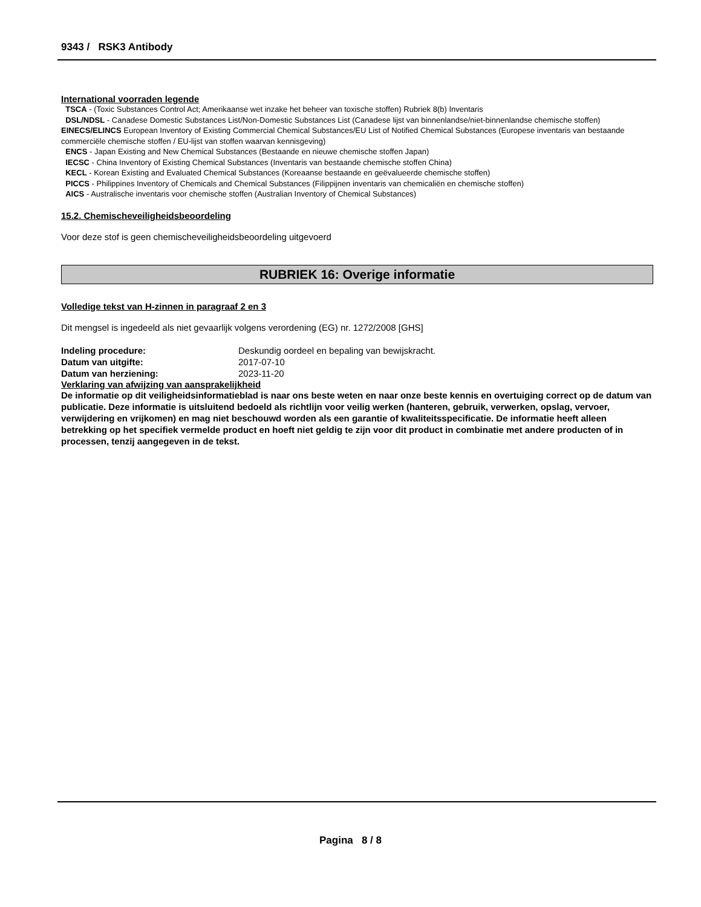9343 / RSK3 Antibody
International voorraden legende
TSCA - (Toxic Substances Control Act; Amerikaanse wet inzake het beheer van toxische stoffen) Rubriek 8(b) Inventaris
DSL/NDSL - Canadese Domestic Substances List/Non-Domestic Substances List (Canadese lijst van binnenlandse/niet-binnenlandse chemische stoffen)
EINECS/ELINCS European Inventory of Existing Commercial Chemical Substances/EU List of Notified Chemical Substances (Europese inventaris van bestaande commerciële chemische stoffen / EU-lijst van stoffen waarvan kennisgeving)
ENCS - Japan Existing and New Chemical Substances (Bestaande en nieuwe chemische stoffen Japan)
IECSC - China Inventory of Existing Chemical Substances (Inventaris van bestaande chemische stoffen China)
KECL - Korean Existing and Evaluated Chemical Substances (Koreaanse bestaande en geëvalueerde chemische stoffen)
PICCS - Philippines Inventory of Chemicals and Chemical Substances (Filippijnen inventaris van chemicaliën en chemische stoffen)
AICS - Australische inventaris voor chemische stoffen (Australian Inventory of Chemical Substances)
15.2. Chemischeveiligheidsbeoordeling
Voor deze stof is geen chemischeveiligheidsbeoordeling uitgevoerd
RUBRIEK 16: Overige informatie
Volledige tekst van H-zinnen in paragraaf 2 en 3
Dit mengsel is ingedeeld als niet gevaarlijk volgens verordening (EG) nr. 1272/2008 [GHS]
| Indeling procedure: | Deskundig oordeel en bepaling van bewijskracht. |
| Datum van uitgifte: | 2017-07-10 |
| Datum van herziening: | 2023-11-20 |
Verklaring van afwijzing van aansprakelijkheid
De informatie op dit veiligheidsinformatieblad is naar ons beste weten en naar onze beste kennis en overtuiging correct op de datum van publicatie. Deze informatie is uitsluitend bedoeld als richtlijn voor veilig werken (hanteren, gebruik, verwerken, opslag, vervoer, verwijdering en vrijkomen) en mag niet beschouwd worden als een garantie of kwaliteitsspecificatie. De informatie heeft alleen betrekking op het specifiek vermelde product en hoeft niet geldig te zijn voor dit product in combinatie met andere producten of in processen, tenzij aangegeven in de tekst.
Pagina 8 / 8